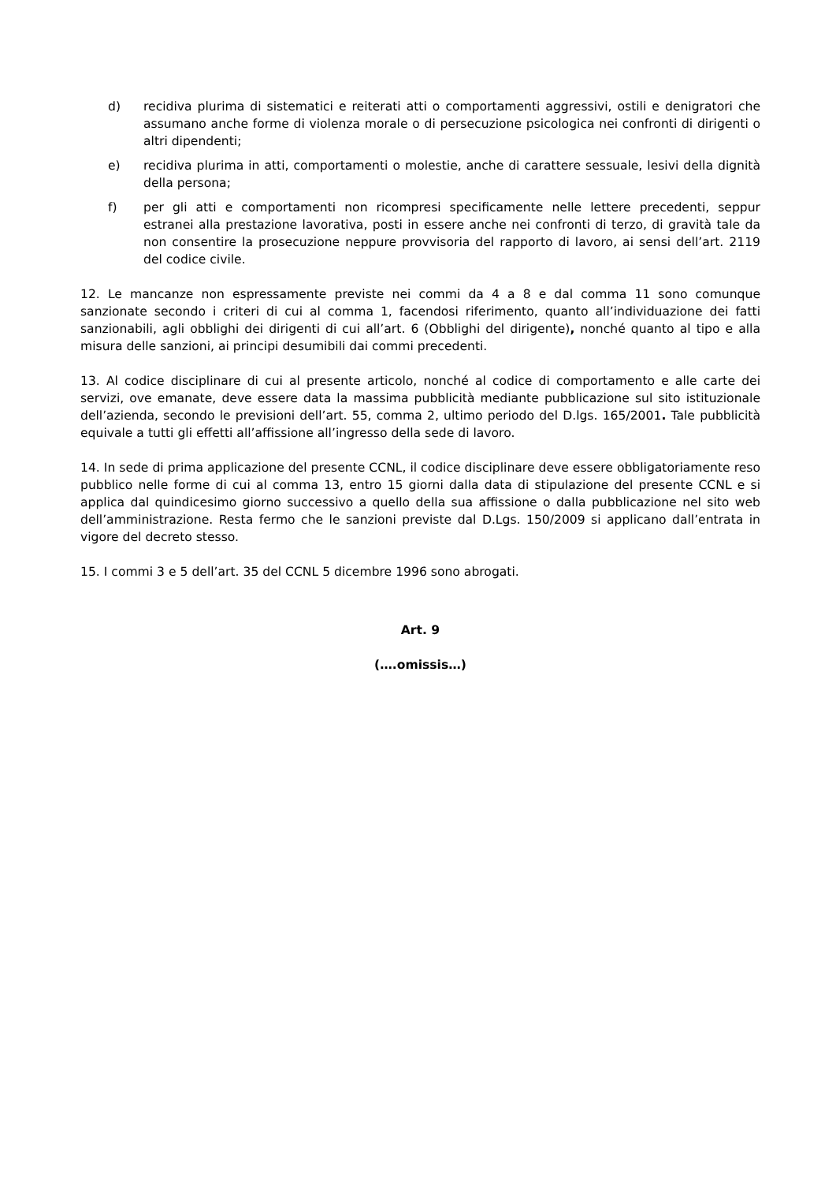d) recidiva plurima di sistematici e reiterati atti o comportamenti aggressivi, ostili e denigratori che assumano anche forme di violenza morale o di persecuzione psicologica nei confronti di dirigenti o altri dipendenti;
e) recidiva plurima in atti, comportamenti o molestie, anche di carattere sessuale, lesivi della dignità della persona;
f) per gli atti e comportamenti non ricompresi specificamente nelle lettere precedenti, seppur estranei alla prestazione lavorativa, posti in essere anche nei confronti di terzo, di gravità tale da non consentire la prosecuzione neppure provvisoria del rapporto di lavoro, ai sensi dell’art. 2119 del codice civile.
12. Le mancanze non espressamente previste nei commi da 4 a 8 e dal comma 11 sono comunque sanzionate secondo i criteri di cui al comma 1, facendosi riferimento, quanto all’individuazione dei fatti sanzionabili, agli obblighi dei dirigenti di cui all’art. 6 (Obblighi del dirigente), nonché quanto al tipo e alla misura delle sanzioni, ai principi desumibili dai commi precedenti.
13. Al codice disciplinare di cui al presente articolo, nonché al codice di comportamento e alle carte dei servizi, ove emanate, deve essere data la massima pubblicità mediante pubblicazione sul sito istituzionale dell’azienda, secondo le previsioni dell’art. 55, comma 2, ultimo periodo del D.lgs. 165/2001. Tale pubblicità equivale a tutti gli effetti all’affissione all’ingresso della sede di lavoro.
14. In sede di prima applicazione del presente CCNL, il codice disciplinare deve essere obbligatoriamente reso pubblico nelle forme di cui al comma 13, entro 15 giorni dalla data di stipulazione del presente CCNL e si applica dal quindicesimo giorno successivo a quello della sua affissione o dalla pubblicazione nel sito web dell’amministrazione. Resta fermo che le sanzioni previste dal D.Lgs. 150/2009 si applicano dall’entrata in vigore del decreto stesso.
15. I commi 3 e 5 dell’art. 35 del CCNL 5 dicembre 1996 sono abrogati.
Art. 9
(….omissis…)